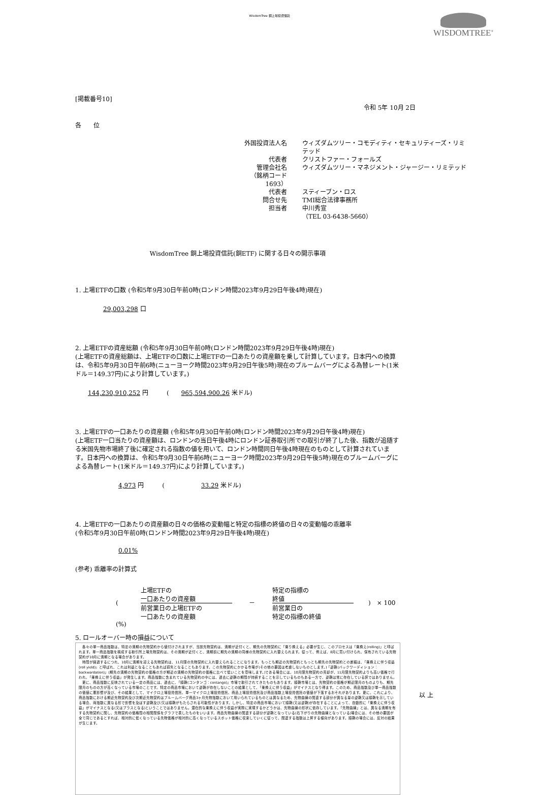WisdomTree 銅上場投資信託
WISDOMTREE<sup>®</sup>
[掲載番号10]
令和 5年 10月 2日
各　　位
外国投資法人名
ウィズダムツリー・コモディティ・セキュリティーズ・リミテッド
代表者
クリストファー・フォールズ
管理会社名
ウィズダムツリー・マネジメント・ジャージー・リミテッド
（銘柄コード 1693）
代表者
スティーブン・ロス
問合せ先
TMI総合法律事務所
担当者
中川秀宣
（TEL 03-6438-5660）
WisdomTree 銅上場投資信託(銅ETF) に関する日々の開示事項
1. 上場ETFの口数 (令和5年9月30日午前0時(ロンドン時間2023年9月29日午後4時)現在)
29,003,298 口
2. 上場ETFの資産総額 (令和5年9月30日午前0時(ロンドン時間2023年9月29日午後4時)現在)
(上場ETFの資産総額は、上場ETFの口数に上場ETFの一口あたりの資産額を乗して計算しています。日本円への換算は、令和5年9月30日午前6時(ニューヨーク時間2023年9月29日午後5時)現在のブルームバーグによる為替レート(1米ドル＝149.37円)により計算しています。)
144,230,910,252 円　　　(　　965,594,900.26 米ドル)
3. 上場ETFの一口あたりの資産額 (令和5年9月30日午前0時(ロンドン時間2023年9月29日午後4時)現在)
(上場ETF一口当たりの資産額は、ロンドンの当日午後4時にロンドン証券取引所での取引が終了した後、指数が追随する米国先物市場終了後に確定される指数の値を用いて、ロンドン時間同日午後4時現在のものとして計算されています。日本円への換算は、令和5年9月30日午前6時(ニューヨーク時間2023年9月29日午後5時)現在のブルームバーグによる為替レート(1米ドル＝149.37円)により計算しています。)
4,973 円　　　(　　　　　　33.29 米ドル)
4. 上場ETFの一口あたりの資産額の日々の価格の変動幅と特定の指標の終値の日々の変動幅の乖離率
(令和5年9月30日午前0時(ロンドン時間2023年9月29日午後4時)現在)
0.01%
(参考) 乖離率の計算式
(
上場ETFの
一口あたりの資産額
前営業日の上場ETFの
一口あたりの資産額
－
特定の指標の
終値
前営業日の
特定の指標の終値
)　× 100 (%)
5. ロールオーバー時の損益について
　各々の単一商品指数は、特定の満期の先物契約から値付けされますが、当該先物契約は、満期が近付くと、期先の先物契約に「乗り換える」必要が生じ、このプロセスは「乗換え(rolling)」と呼ばれます。単一商品指数を構成する取引所上場先物契約は、その満期が近付くと、満期前に期先の満期の同様の先物契約に入れ替えられます。従って、例えば、8月に買い付けられ、保有されている先物契約が10月に満期となる場合があります。
　時間が経過するにつれ、10月に満期を迎える先物契約は、11月限の先物契約に入れ替えられることになります。もっとも期近の先物契約ともっとも期先の先物契約との差額は、「乗換えに伴う収益(roll yield)」と呼ばれ、これは利益となることもあれば損失となることもあります。この先物契約にかかる市場が(その他の要因は考慮しないものとします。)「逆鞘(バックワーディション：backwardation)」(期先の満期の先物契約の価格の方が期近の満期の先物契約の価格に比べて低いことを意味します。)である場合には、10月限先物契約の売却が、11月限先物契約よりも高い価格で行われ、「乗換えに伴う収益」が発生します。商品指数に含まれている先物契約の中には、過去に逆鞘の期間が持続することを示しているものもある一方で、逆鞘は常に存在している訳ではありません。
　更に、商品指数に反映されている一定の商品には、過去に、「順鞘(コンタンゴ：contango)」市場で取引されてきたものもあります。順鞘市場とは、先物契約の価格が期近限月のものよりも、期先限月のものの方が高くなっている市場のことです。特定の商品市場において逆鞘が存在しないことの結果として、「乗換えに伴う収益」がマイナスとなり得ます。このため、商品指数及び単一商品指数の価値に悪影響が及び、その結果として、マイクロ上場投資信託、単一マイクロ上場投資信託、商品上場投資信託及び商品指数上場投資信託の価値が下落するおそれがあります。更に、これにより、商品指数における期近先物契約及び次期近先物契約はブルームバーグ商品3ヶ月先物指数において用いられているものとは異なるため、先物曲線の関連する部分が異なる量の逆鞘又は順鞘を示している場合、両指数に異なる形で影響を及ぼす逆鞘及び/又は順鞘がもたらされる可能性があります。しかし、特定の商品市場において順鞘(又は逆鞘)が存在することによって、自動的に「乗換えに伴う収益」がマイナスとなる(又はプラスとなる)ということではありません。潜在的な乗換えに伴う収益が実際に実現するかどうかは、先物曲線の形状に依存しています。「先物曲線」とは、異なる満期を有する先物契約に関し、先物契約の価格間の相関関係をグラフで表したものをいいます。商品先物曲線の関連する部分が逆鞘となっている(右下がりの先物曲線となっている)場合には、その他の要因が全て同じであるとすれば、相対的に低くなっている先物価格が相対的に高くなっているスポット価格に収束していくに従って、関連する指数は上昇する傾向があります。順鞘の場合には、反対の結果が生じます。
以 上